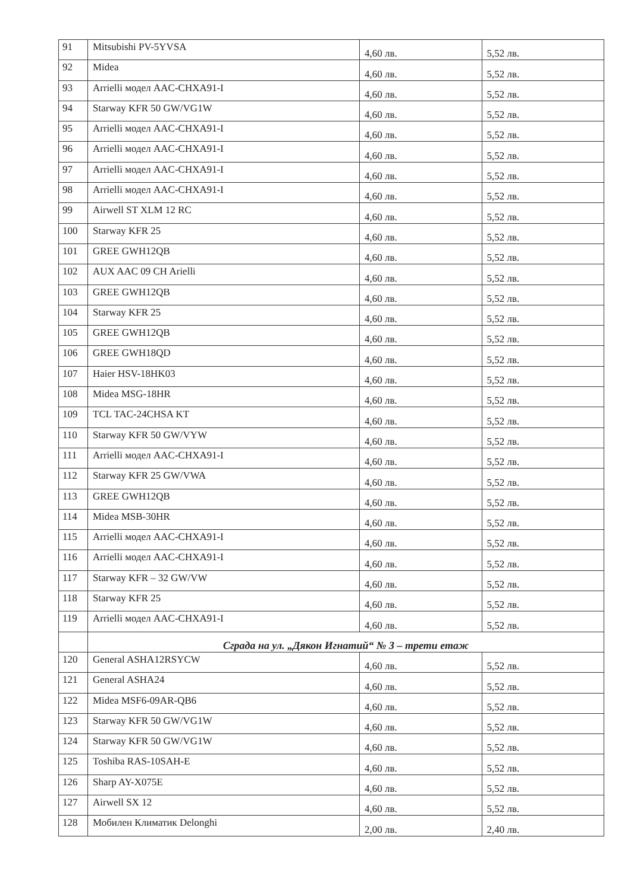| 91 | Mitsubishi PV-5YVSA | 4,60 лв. | 5,52 лв. |
| 92 | Midea | 4,60 лв. | 5,52 лв. |
| 93 | Arrielli модел AAC-CHXA91-I | 4,60 лв. | 5,52 лв. |
| 94 | Starway KFR 50 GW/VG1W | 4,60 лв. | 5,52 лв. |
| 95 | Arrielli модел AAC-CHXA91-I | 4,60 лв. | 5,52 лв. |
| 96 | Arrielli модел AAC-CHXA91-I | 4,60 лв. | 5,52 лв. |
| 97 | Arrielli модел AAC-CHXA91-I | 4,60 лв. | 5,52 лв. |
| 98 | Arrielli модел AAC-CHXA91-I | 4,60 лв. | 5,52 лв. |
| 99 | Airwell ST XLM 12 RC | 4,60 лв. | 5,52 лв. |
| 100 | Starway KFR 25 | 4,60 лв. | 5,52 лв. |
| 101 | GREE GWH12QB | 4,60 лв. | 5,52 лв. |
| 102 | AUX AAC 09 CH Arielli | 4,60 лв. | 5,52 лв. |
| 103 | GREE GWH12QB | 4,60 лв. | 5,52 лв. |
| 104 | Starway KFR 25 | 4,60 лв. | 5,52 лв. |
| 105 | GREE GWH12QB | 4,60 лв. | 5,52 лв. |
| 106 | GREE GWH18QD | 4,60 лв. | 5,52 лв. |
| 107 | Haier HSV-18HK03 | 4,60 лв. | 5,52 лв. |
| 108 | Midea MSG-18HR | 4,60 лв. | 5,52 лв. |
| 109 | TCL TAC-24CHSA KT | 4,60 лв. | 5,52 лв. |
| 110 | Starway KFR 50 GW/VYW | 4,60 лв. | 5,52 лв. |
| 111 | Arrielli модел AAC-CHXA91-I | 4,60 лв. | 5,52 лв. |
| 112 | Starway KFR 25 GW/VWA | 4,60 лв. | 5,52 лв. |
| 113 | GREE GWH12QB | 4,60 лв. | 5,52 лв. |
| 114 | Midea MSB-30HR | 4,60 лв. | 5,52 лв. |
| 115 | Arrielli модел AAC-CHXA91-I | 4,60 лв. | 5,52 лв. |
| 116 | Arrielli модел AAC-CHXA91-I | 4,60 лв. | 5,52 лв. |
| 117 | Starway KFR – 32 GW/VW | 4,60 лв. | 5,52 лв. |
| 118 | Starway KFR 25 | 4,60 лв. | 5,52 лв. |
| 119 | Arrielli модел AAC-CHXA91-I | 4,60 лв. | 5,52 лв. |
| | Сграда на ул. „Дякон Игнатий“ № 3 – трети етаж | | |
| 120 | General ASHA12RSYCW | 4,60 лв. | 5,52 лв. |
| 121 | General ASHA24 | 4,60 лв. | 5,52 лв. |
| 122 | Midea MSF6-09AR-QB6 | 4,60 лв. | 5,52 лв. |
| 123 | Starway KFR 50 GW/VG1W | 4,60 лв. | 5,52 лв. |
| 124 | Starway KFR 50 GW/VG1W | 4,60 лв. | 5,52 лв. |
| 125 | Toshiba RAS-10SAH-E | 4,60 лв. | 5,52 лв. |
| 126 | Sharp AY-X075E | 4,60 лв. | 5,52 лв. |
| 127 | Airwell SX 12 | 4,60 лв. | 5,52 лв. |
| 128 | Мобилен Климатик Delonghi | 2,00 лв. | 2,40 лв. |